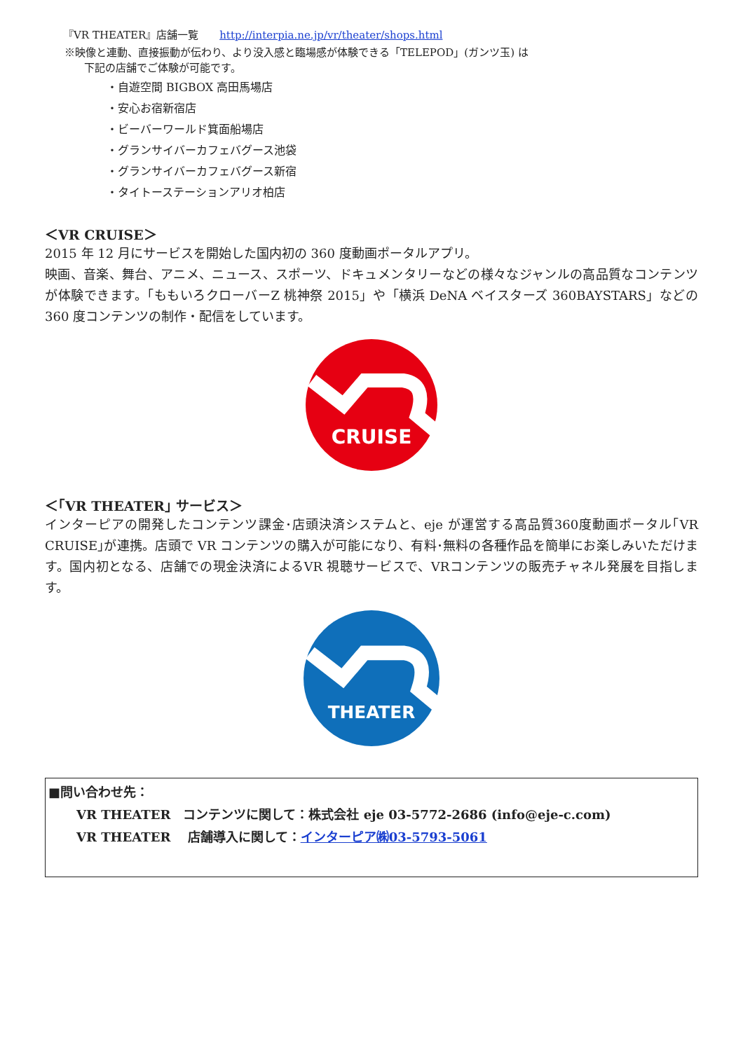『VR THEATER』店舗一覧　　http://interpia.ne.jp/vr/theater/shops.html
※映像と連動、直接振動が伝わり、より没入感と臨場感が体験できる「TELEPOD」(ガンツ玉) は
下記の店舗でご体験が可能です。
・自遊空間 BIGBOX 高田馬場店
・安心お宿新宿店
・ビーバーワールド箕面船場店
・グランサイバーカフェバグース池袋
・グランサイバーカフェバグース新宿
・タイトーステーションアリオ柏店
＜VR CRUISE＞
2015 年 12 月にサービスを開始した国内初の 360 度動画ポータルアプリ。
映画、音楽、舞台、アニメ、ニュース、スポーツ、ドキュメンタリーなどの様々なジャンルの高品質なコンテンツが体験できます。「ももいろクローバーZ 桃神祭 2015」や「横浜 DeNA ベイスターズ 360BAYSTARS」などの 360 度コンテンツの制作・配信をしています。
CRUISE
＜｢VR THEATER｣ サービス＞
インターピアの開発したコンテンツ課金･店頭決済システムと、eje が運営する高品質360度動画ポータル｢VR CRUISE｣が連携。店頭で VR コンテンツの購入が可能になり、有料･無料の各種作品を簡単にお楽しみいただけます。国内初となる、店舗での現金決済によるVR 視聴サービスで、VRコンテンツの販売チャネル発展を目指します。
THEATER
■問い合わせ先：
VR THEATER　コンテンツに関して：株式会社 eje 03-5772-2686 (info@eje-c.com)
VR THEATER　 店舗導入に関して：インターピア㈱03-5793-5061